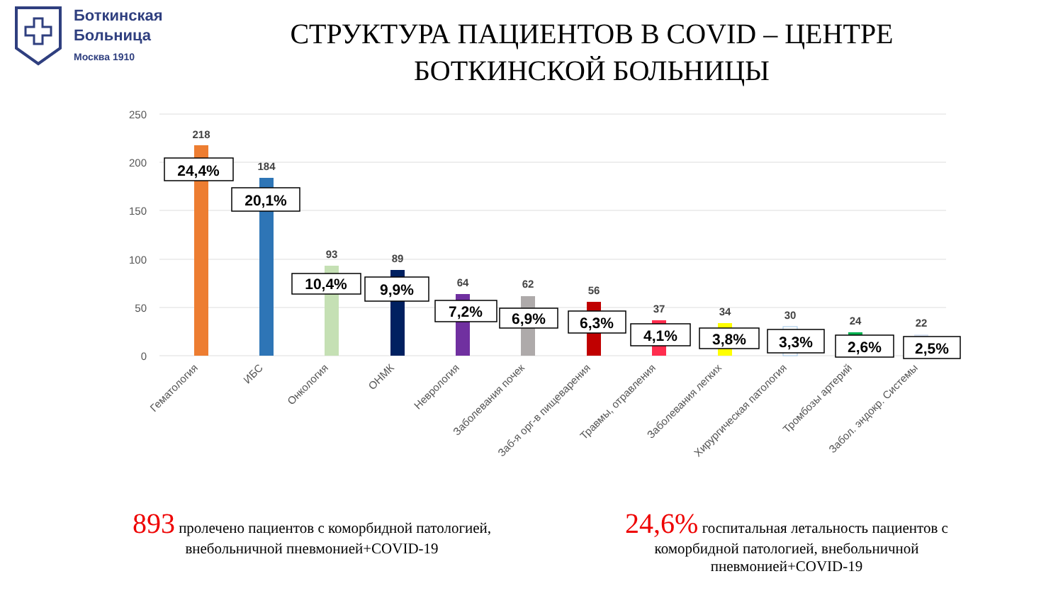Боткинская
Больница
Москва 1910
СТРУКТУРА ПАЦИЕНТОВ В COVID – ЦЕНТРЕ БОТКИНСКОЙ БОЛЬНИЦЫ
250
200
150
100
50
0
218
184
93
89
64
62
56
37
34
30
24
22
24,4%
20,1%
10,4%
9,9%
7,2%
6,9%
6,3%
4,1%
3,8%
3,3%
2,6%
2,5%
Гематология
ИБС
Онкология
ОНМК
Неврология
Заболевания почек
Заб-я орг-в пищеварения
Травмы, отравления
Заболевания легких
Хирургическая патология
Тромбозы артерий
Забол. эндокр. Системы
893 пролечено пациентов с коморбидной патологией, внебольничной пневмонией+COVID-19
24,6% госпитальная летальность пациентов с коморбидной патологией, внебольничной пневмонией+COVID-19